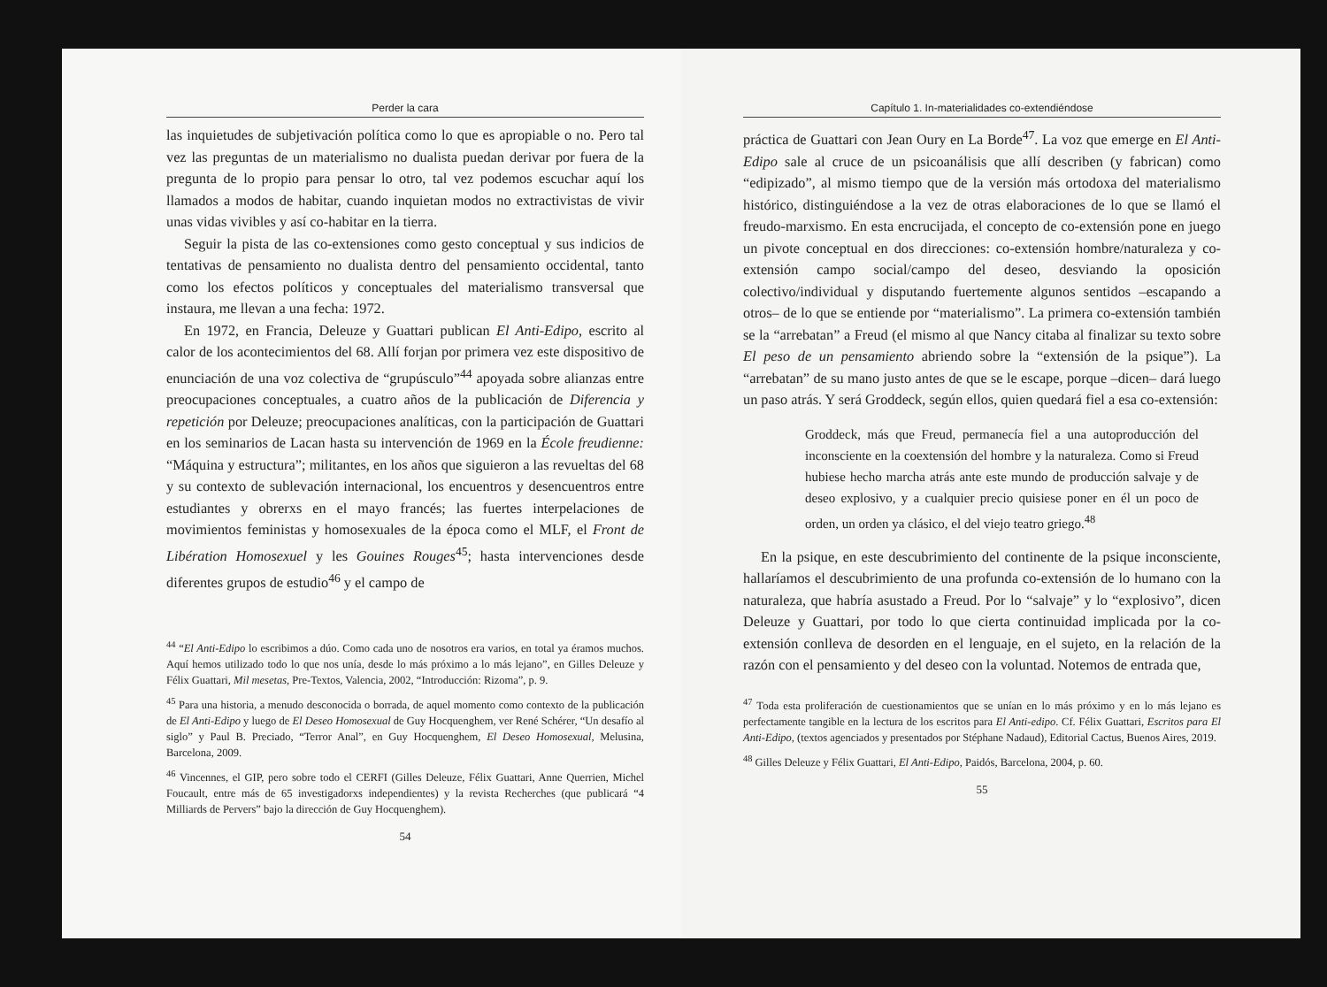Perder la cara
las inquietudes de subjetivación política como lo que es apropiable o no. Pero tal vez las preguntas de un materialismo no dualista puedan derivar por fuera de la pregunta de lo propio para pensar lo otro, tal vez podemos escuchar aquí los llamados a modos de habitar, cuando inquietan modos no extractivistas de vivir unas vidas vivibles y así co-habitar en la tierra.
Seguir la pista de las co-extensiones como gesto conceptual y sus indicios de tentativas de pensamiento no dualista dentro del pensamiento occidental, tanto como los efectos políticos y conceptuales del materialismo transversal que instaura, me llevan a una fecha: 1972.
En 1972, en Francia, Deleuze y Guattari publican El Anti-Edipo, escrito al calor de los acontecimientos del 68. Allí forjan por primera vez este dispositivo de enunciación de una voz colectiva de “grupúsculo”<sup>44</sup> apoyada sobre alianzas entre preocupaciones conceptuales, a cuatro años de la publicación de Diferencia y repetición por Deleuze; preocupaciones analíticas, con la participación de Guattari en los seminarios de Lacan hasta su intervención de 1969 en la École freudienne: “Máquina y estructura”; militantes, en los años que siguieron a las revueltas del 68 y su contexto de sublevación internacional, los encuentros y desencuentros entre estudiantes y obrerxs en el mayo francés; las fuertes interpelaciones de movimientos feministas y homosexuales de la época como el MLF, el Front de Libération Homosexuel y les Gouines Rouges<sup>45</sup>; hasta intervenciones desde diferentes grupos de estudio<sup>46</sup> y el campo de
<sup>44</sup> “El Anti-Edipo lo escribimos a dúo. Como cada uno de nosotros era varios, en total ya éramos muchos. Aquí hemos utilizado todo lo que nos unía, desde lo más próximo a lo más lejano”, en Gilles Deleuze y Félix Guattari, Mil mesetas, Pre-Textos, Valencia, 2002, “Introducción: Rizoma”, p. 9.
<sup>45</sup> Para una historia, a menudo desconocida o borrada, de aquel momento como contexto de la publicación de El Anti-Edipo y luego de El Deseo Homosexual de Guy Hocquenghem, ver René Schérer, “Un desafío al siglo” y Paul B. Preciado, “Terror Anal”, en Guy Hocquenghem, El Deseo Homosexual, Melusina, Barcelona, 2009.
<sup>46</sup> Vincennes, el GIP, pero sobre todo el CERFI (Gilles Deleuze, Félix Guattari, Anne Querrien, Michel Foucault, entre más de 65 investigadorxs independientes) y la revista Recherches (que publicará “4 Milliards de Pervers” bajo la dirección de Guy Hocquenghem).
54
Capítulo 1. In-materialidades co-extendiéndose
práctica de Guattari con Jean Oury en La Borde<sup>47</sup>. La voz que emerge en El Anti-Edipo sale al cruce de un psicoanálisis que allí describen (y fabrican) como “edipizado”, al mismo tiempo que de la versión más ortodoxa del materialismo histórico, distinguiéndose a la vez de otras elaboraciones de lo que se llamó el freudo-marxismo. En esta encrucijada, el concepto de co-extensión pone en juego un pivote conceptual en dos direcciones: co-extensión hombre/naturaleza y co-extensión campo social/campo del deseo, desviando la oposición colectivo/individual y disputando fuertemente algunos sentidos –escapando a otros– de lo que se entiende por “materialismo”. La primera co-extensión también se la “arrebatan” a Freud (el mismo al que Nancy citaba al finalizar su texto sobre El peso de un pensamiento abriendo sobre la “extensión de la psique”). La “arrebatan” de su mano justo antes de que se le escape, porque –dicen– dará luego un paso atrás. Y será Groddeck, según ellos, quien quedará fiel a esa co-extensión:
Groddeck, más que Freud, permanecía fiel a una autoproducción del inconsciente en la coextensión del hombre y la naturaleza. Como si Freud hubiese hecho marcha atrás ante este mundo de producción salvaje y de deseo explosivo, y a cualquier precio quisiese poner en él un poco de orden, un orden ya clásico, el del viejo teatro griego.<sup>48</sup>
En la psique, en este descubrimiento del continente de la psique inconsciente, hallaríamos el descubrimiento de una profunda co-extensión de lo humano con la naturaleza, que habría asustado a Freud. Por lo “salvaje” y lo “explosivo”, dicen Deleuze y Guattari, por todo lo que cierta continuidad implicada por la co-extensión conlleva de desorden en el lenguaje, en el sujeto, en la relación de la razón con el pensamiento y del deseo con la voluntad. Notemos de entrada que,
<sup>47</sup> Toda esta proliferación de cuestionamientos que se unían en lo más próximo y en lo más lejano es perfectamente tangible en la lectura de los escritos para El Anti-edipo. Cf. Félix Guattari, Escritos para El Anti-Edipo, (textos agenciados y presentados por Stéphane Nadaud), Editorial Cactus, Buenos Aires, 2019.
<sup>48</sup> Gilles Deleuze y Félix Guattari, El Anti-Edipo, Paidós, Barcelona, 2004, p. 60.
55